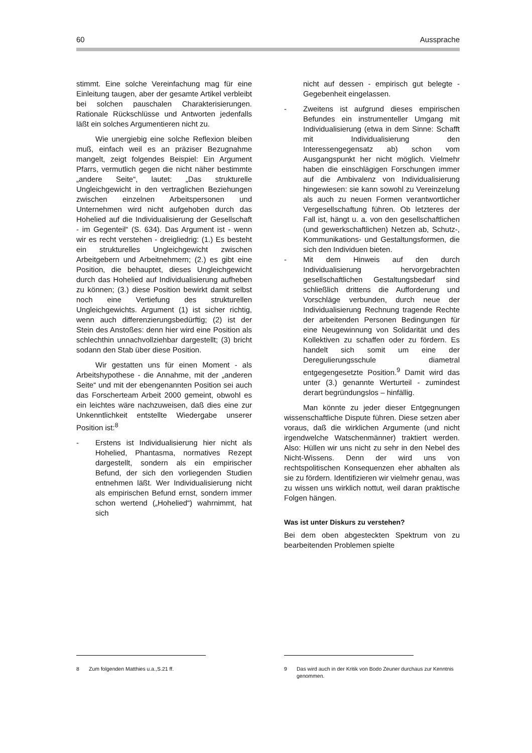60 Aussprache
stimmt. Eine solche Vereinfachung mag für eine Einleitung taugen, aber der gesamte Artikel verbleibt bei solchen pauschalen Charakterisierungen. Rationale Rückschlüsse und Antworten jedenfalls läßt ein solches Argumentieren nicht zu.
Wie unergiebig eine solche Reflexion bleiben muß, einfach weil es an präziser Bezugnahme mangelt, zeigt folgendes Beispiel: Ein Argument Pfarrs, vermutlich gegen die nicht näher bestimmte „andere Seite“, lautet: „Das strukturelle Ungleichgewicht in den vertraglichen Beziehungen zwischen einzelnen Arbeitspersonen und Unternehmen wird nicht aufgehoben durch das Hohelied auf die Individualisierung der Gesellschaft - im Gegenteil“ (S. 634). Das Argument ist - wenn wir es recht verstehen - dreigliedrig: (1.) Es besteht ein strukturelles Ungleichgewicht zwischen Arbeitgebern und Arbeitnehmern; (2.) es gibt eine Position, die behauptet, dieses Ungleichgewicht durch das Hohelied auf Individualisierung aufheben zu können; (3.) diese Position bewirkt damit selbst noch eine Vertiefung des strukturellen Ungleichgewichts. Argument (1) ist sicher richtig, wenn auch differenzierungsbedürftig; (2) ist der Stein des Anstoßes: denn hier wird eine Position als schlechthin unnachvollziehbar dargestellt; (3) bricht sodann den Stab über diese Position.
Wir gestatten uns für einen Moment - als Arbeitshypothese - die Annahme, mit der „anderen Seite“ und mit der ebengenannten Position sei auch das Forscherteam Arbeit 2000 gemeint, obwohl es ein leichtes wäre nachzuweisen, daß dies eine zur Unkenntlichkeit entstellte Wiedergabe unserer Position ist:<sup>8</sup>
- Erstens ist Individualisierung hier nicht als Hohelied, Phantasma, normatives Rezept dargestellt, sondern als ein empirischer Befund, der sich den vorliegenden Studien entnehmen läßt. Wer Individualisierung nicht als empirischen Befund ernst, sondern immer schon wertend („Hohelied“) wahrnimmt, hat sich
nicht auf dessen - empirisch gut belegte - Gegebenheit eingelassen.
- Zweitens ist aufgrund dieses empirischen Befundes ein instrumenteller Umgang mit Individualisierung (etwa in dem Sinne: Schafft mit Individualisierung den Interessengegensatz ab) schon vom Ausgangspunkt her nicht möglich. Vielmehr haben die einschlägigen Forschungen immer auf die Ambivalenz von Individualisierung hingewiesen: sie kann sowohl zu Vereinzelung als auch zu neuen Formen verantwortlicher Vergesellschaftung führen. Ob letzteres der Fall ist, hängt u. a. von den gesellschaftlichen (und gewerkschaftlichen) Netzen ab, Schutz-, Kommunikations- und Gestaltungsformen, die sich den Individuen bieten.
- Mit dem Hinweis auf den durch Individualisierung hervorgebrachten gesellschaftlichen Gestaltungsbedarf sind schließlich drittens die Aufforderung und Vorschläge verbunden, durch neue der Individualisierung Rechnung tragende Rechte der arbeitenden Personen Bedingungen für eine Neugewinnung von Solidarität und des Kollektiven zu schaffen oder zu fördern. Es handelt sich somit um eine der Deregulierungsschule diametral entgegengesetzte Position.<sup>9</sup> Damit wird das unter (3.) genannte Werturteil - zumindest derart begründungslos – hinfällig.
Man könnte zu jeder dieser Entgegnungen wissenschaftliche Dispute führen. Diese setzen aber voraus, daß die wirklichen Argumente (und nicht irgendwelche Watschenmänner) traktiert werden. Also: Hüllen wir uns nicht zu sehr in den Nebel des Nicht-Wissens. Denn der wird uns von rechtspolitischen Konsequenzen eher abhalten als sie zu fördern. Identifizieren wir vielmehr genau, was zu wissen uns wirklich nottut, weil daran praktische Folgen hängen.
Was ist unter Diskurs zu verstehen?
Bei dem oben abgesteckten Spektrum von zu bearbeitenden Problemen spielte
8 Zum folgenden Matthies u.a.,S.21 ff. 9 Das wird auch in der Kritik von Bodo Zeuner durchaus zur Kenntnis genommen.